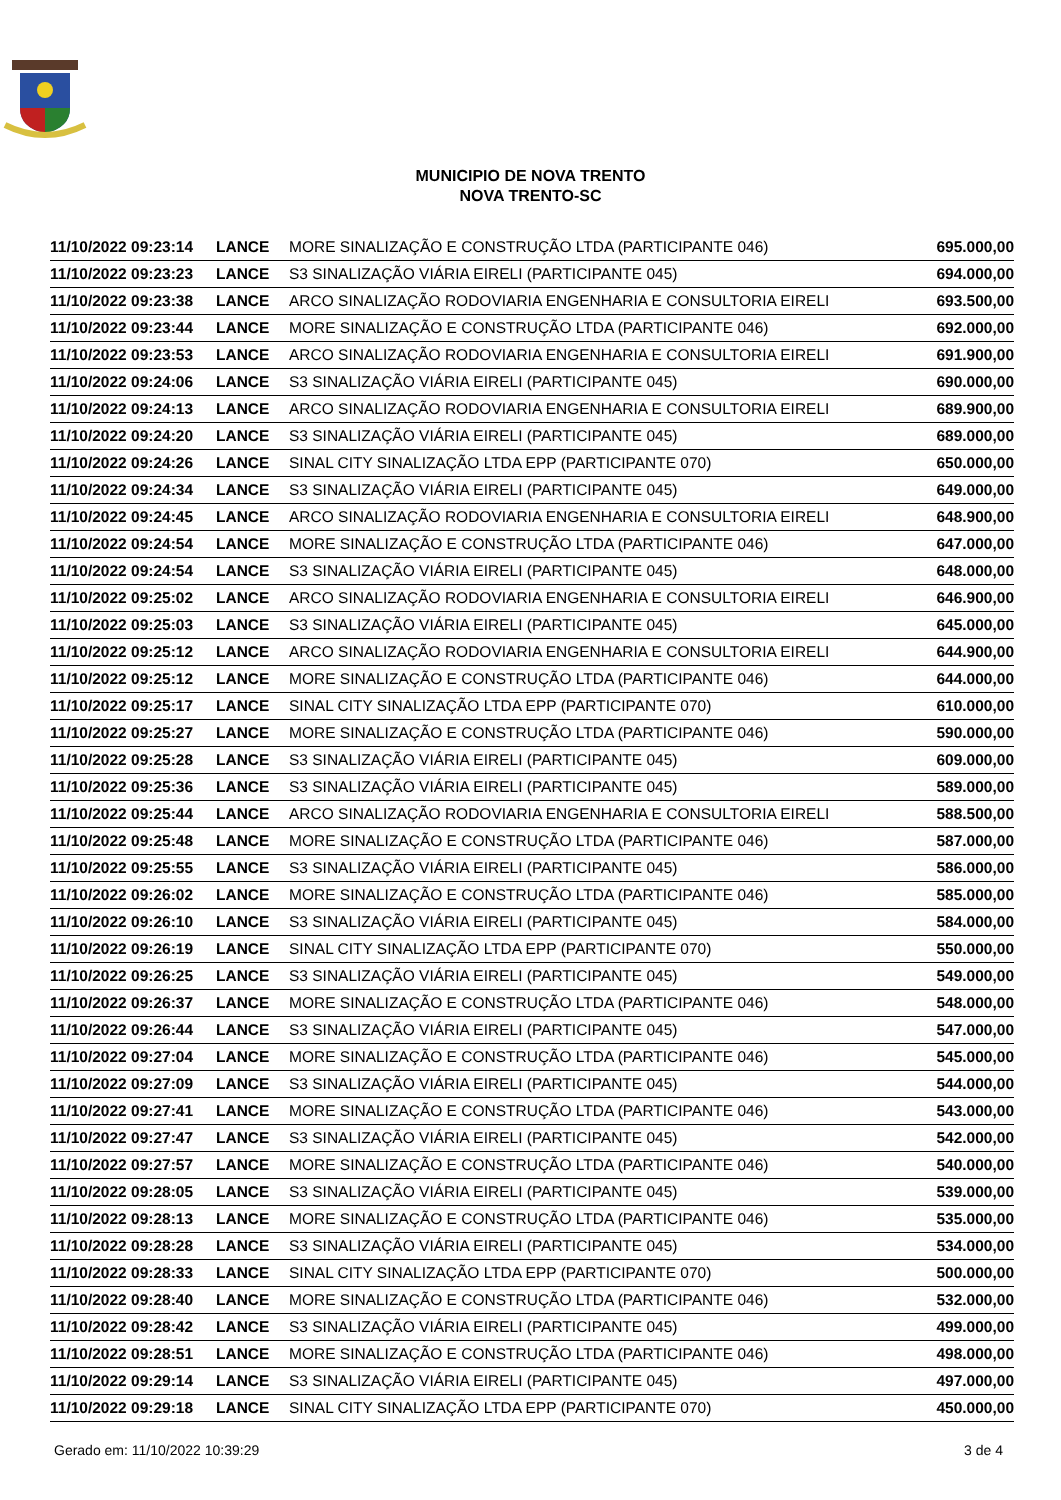MUNICIPIO DE NOVA TRENTO
NOVA TRENTO-SC
| 11/10/2022 09:23:14 | LANCE | MORE SINALIZAÇÃO E CONSTRUÇÃO LTDA (PARTICIPANTE 046) | 695.000,00 |
| 11/10/2022 09:23:23 | LANCE | S3 SINALIZAÇÃO VIÁRIA EIRELI (PARTICIPANTE 045) | 694.000,00 |
| 11/10/2022 09:23:38 | LANCE | ARCO SINALIZAÇÃO RODOVIARIA ENGENHARIA E CONSULTORIA EIRELI | 693.500,00 |
| 11/10/2022 09:23:44 | LANCE | MORE SINALIZAÇÃO E CONSTRUÇÃO LTDA (PARTICIPANTE 046) | 692.000,00 |
| 11/10/2022 09:23:53 | LANCE | ARCO SINALIZAÇÃO RODOVIARIA ENGENHARIA E CONSULTORIA EIRELI | 691.900,00 |
| 11/10/2022 09:24:06 | LANCE | S3 SINALIZAÇÃO VIÁRIA EIRELI (PARTICIPANTE 045) | 690.000,00 |
| 11/10/2022 09:24:13 | LANCE | ARCO SINALIZAÇÃO RODOVIARIA ENGENHARIA E CONSULTORIA EIRELI | 689.900,00 |
| 11/10/2022 09:24:20 | LANCE | S3 SINALIZAÇÃO VIÁRIA EIRELI (PARTICIPANTE 045) | 689.000,00 |
| 11/10/2022 09:24:26 | LANCE | SINAL CITY SINALIZAÇÃO LTDA EPP (PARTICIPANTE 070) | 650.000,00 |
| 11/10/2022 09:24:34 | LANCE | S3 SINALIZAÇÃO VIÁRIA EIRELI (PARTICIPANTE 045) | 649.000,00 |
| 11/10/2022 09:24:45 | LANCE | ARCO SINALIZAÇÃO RODOVIARIA ENGENHARIA E CONSULTORIA EIRELI | 648.900,00 |
| 11/10/2022 09:24:54 | LANCE | MORE SINALIZAÇÃO E CONSTRUÇÃO LTDA (PARTICIPANTE 046) | 647.000,00 |
| 11/10/2022 09:24:54 | LANCE | S3 SINALIZAÇÃO VIÁRIA EIRELI (PARTICIPANTE 045) | 648.000,00 |
| 11/10/2022 09:25:02 | LANCE | ARCO SINALIZAÇÃO RODOVIARIA ENGENHARIA E CONSULTORIA EIRELI | 646.900,00 |
| 11/10/2022 09:25:03 | LANCE | S3 SINALIZAÇÃO VIÁRIA EIRELI (PARTICIPANTE 045) | 645.000,00 |
| 11/10/2022 09:25:12 | LANCE | ARCO SINALIZAÇÃO RODOVIARIA ENGENHARIA E CONSULTORIA EIRELI | 644.900,00 |
| 11/10/2022 09:25:12 | LANCE | MORE SINALIZAÇÃO E CONSTRUÇÃO LTDA (PARTICIPANTE 046) | 644.000,00 |
| 11/10/2022 09:25:17 | LANCE | SINAL CITY SINALIZAÇÃO LTDA EPP (PARTICIPANTE 070) | 610.000,00 |
| 11/10/2022 09:25:27 | LANCE | MORE SINALIZAÇÃO E CONSTRUÇÃO LTDA (PARTICIPANTE 046) | 590.000,00 |
| 11/10/2022 09:25:28 | LANCE | S3 SINALIZAÇÃO VIÁRIA EIRELI (PARTICIPANTE 045) | 609.000,00 |
| 11/10/2022 09:25:36 | LANCE | S3 SINALIZAÇÃO VIÁRIA EIRELI (PARTICIPANTE 045) | 589.000,00 |
| 11/10/2022 09:25:44 | LANCE | ARCO SINALIZAÇÃO RODOVIARIA ENGENHARIA E CONSULTORIA EIRELI | 588.500,00 |
| 11/10/2022 09:25:48 | LANCE | MORE SINALIZAÇÃO E CONSTRUÇÃO LTDA (PARTICIPANTE 046) | 587.000,00 |
| 11/10/2022 09:25:55 | LANCE | S3 SINALIZAÇÃO VIÁRIA EIRELI (PARTICIPANTE 045) | 586.000,00 |
| 11/10/2022 09:26:02 | LANCE | MORE SINALIZAÇÃO E CONSTRUÇÃO LTDA (PARTICIPANTE 046) | 585.000,00 |
| 11/10/2022 09:26:10 | LANCE | S3 SINALIZAÇÃO VIÁRIA EIRELI (PARTICIPANTE 045) | 584.000,00 |
| 11/10/2022 09:26:19 | LANCE | SINAL CITY SINALIZAÇÃO LTDA EPP (PARTICIPANTE 070) | 550.000,00 |
| 11/10/2022 09:26:25 | LANCE | S3 SINALIZAÇÃO VIÁRIA EIRELI (PARTICIPANTE 045) | 549.000,00 |
| 11/10/2022 09:26:37 | LANCE | MORE SINALIZAÇÃO E CONSTRUÇÃO LTDA (PARTICIPANTE 046) | 548.000,00 |
| 11/10/2022 09:26:44 | LANCE | S3 SINALIZAÇÃO VIÁRIA EIRELI (PARTICIPANTE 045) | 547.000,00 |
| 11/10/2022 09:27:04 | LANCE | MORE SINALIZAÇÃO E CONSTRUÇÃO LTDA (PARTICIPANTE 046) | 545.000,00 |
| 11/10/2022 09:27:09 | LANCE | S3 SINALIZAÇÃO VIÁRIA EIRELI (PARTICIPANTE 045) | 544.000,00 |
| 11/10/2022 09:27:41 | LANCE | MORE SINALIZAÇÃO E CONSTRUÇÃO LTDA (PARTICIPANTE 046) | 543.000,00 |
| 11/10/2022 09:27:47 | LANCE | S3 SINALIZAÇÃO VIÁRIA EIRELI (PARTICIPANTE 045) | 542.000,00 |
| 11/10/2022 09:27:57 | LANCE | MORE SINALIZAÇÃO E CONSTRUÇÃO LTDA (PARTICIPANTE 046) | 540.000,00 |
| 11/10/2022 09:28:05 | LANCE | S3 SINALIZAÇÃO VIÁRIA EIRELI (PARTICIPANTE 045) | 539.000,00 |
| 11/10/2022 09:28:13 | LANCE | MORE SINALIZAÇÃO E CONSTRUÇÃO LTDA (PARTICIPANTE 046) | 535.000,00 |
| 11/10/2022 09:28:28 | LANCE | S3 SINALIZAÇÃO VIÁRIA EIRELI (PARTICIPANTE 045) | 534.000,00 |
| 11/10/2022 09:28:33 | LANCE | SINAL CITY SINALIZAÇÃO LTDA EPP (PARTICIPANTE 070) | 500.000,00 |
| 11/10/2022 09:28:40 | LANCE | MORE SINALIZAÇÃO E CONSTRUÇÃO LTDA (PARTICIPANTE 046) | 532.000,00 |
| 11/10/2022 09:28:42 | LANCE | S3 SINALIZAÇÃO VIÁRIA EIRELI (PARTICIPANTE 045) | 499.000,00 |
| 11/10/2022 09:28:51 | LANCE | MORE SINALIZAÇÃO E CONSTRUÇÃO LTDA (PARTICIPANTE 046) | 498.000,00 |
| 11/10/2022 09:29:14 | LANCE | S3 SINALIZAÇÃO VIÁRIA EIRELI (PARTICIPANTE 045) | 497.000,00 |
| 11/10/2022 09:29:18 | LANCE | SINAL CITY SINALIZAÇÃO LTDA EPP (PARTICIPANTE 070) | 450.000,00 |
Gerado em: 11/10/2022 10:39:29 3 de 4